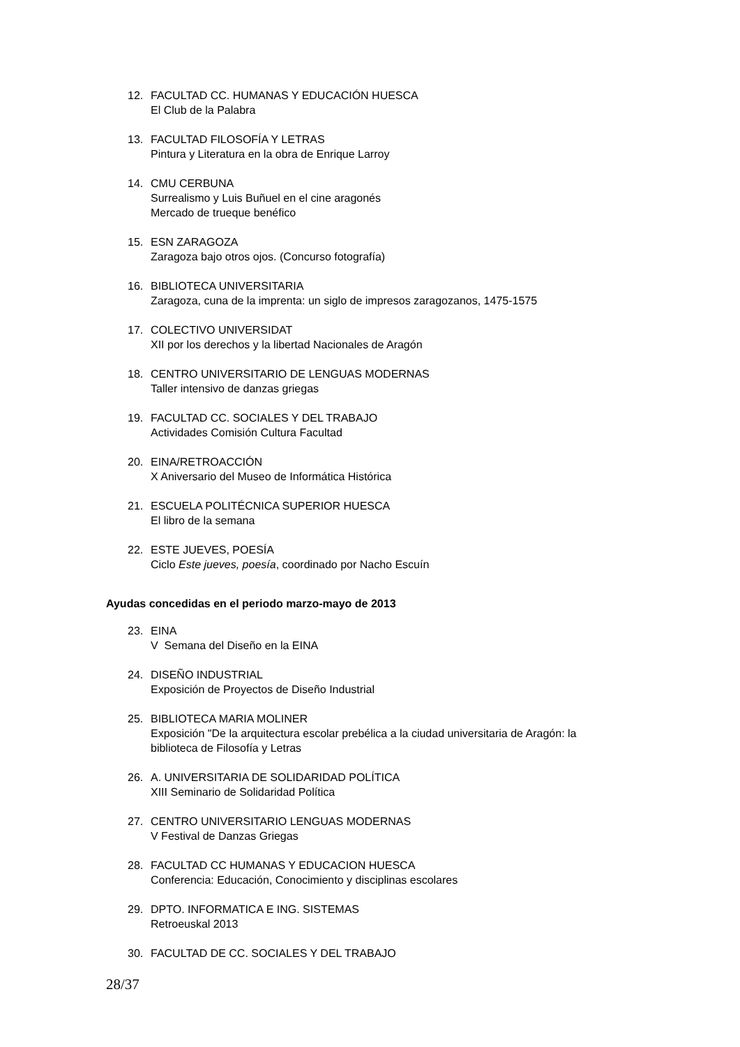12. FACULTAD CC. HUMANAS Y EDUCACIÓN HUESCA
El Club de la Palabra
13. FACULTAD FILOSOFÍA Y LETRAS
Pintura y Literatura en la obra de Enrique Larroy
14. CMU CERBUNA
Surrealismo y Luis Buñuel en el cine aragonés
Mercado de trueque benéfico
15. ESN ZARAGOZA
Zaragoza bajo otros ojos. (Concurso fotografía)
16. BIBLIOTECA UNIVERSITARIA
Zaragoza, cuna de la imprenta: un siglo de impresos zaragozanos, 1475-1575
17. COLECTIVO UNIVERSIDAT
XII por los derechos y la libertad Nacionales de Aragón
18. CENTRO UNIVERSITARIO DE LENGUAS MODERNAS
Taller intensivo de danzas griegas
19. FACULTAD CC. SOCIALES Y DEL TRABAJO
Actividades Comisión Cultura Facultad
20. EINA/RETROACCIÓN
X Aniversario del Museo de Informática Histórica
21. ESCUELA POLITÉCNICA SUPERIOR HUESCA
El libro de la semana
22. ESTE JUEVES, POESÍA
Ciclo Este jueves, poesía, coordinado por Nacho Escuín
Ayudas concedidas en el periodo marzo-mayo de 2013
23. EINA
V Semana del Diseño en la EINA
24. DISEÑO INDUSTRIAL
Exposición de Proyectos de Diseño Industrial
25. BIBLIOTECA MARIA MOLINER
Exposición "De la arquitectura escolar prebélica a la ciudad universitaria de Aragón: la
biblioteca de Filosofía y Letras
26. A. UNIVERSITARIA DE SOLIDARIDAD POLÍTICA
XIII Seminario de Solidaridad Política
27. CENTRO UNIVERSITARIO LENGUAS MODERNAS
V Festival de Danzas Griegas
28. FACULTAD CC HUMANAS Y EDUCACION HUESCA
Conferencia: Educación, Conocimiento y disciplinas escolares
29. DPTO. INFORMATICA E ING. SISTEMAS
Retroeuskal 2013
30. FACULTAD DE CC. SOCIALES Y DEL TRABAJO
28/37